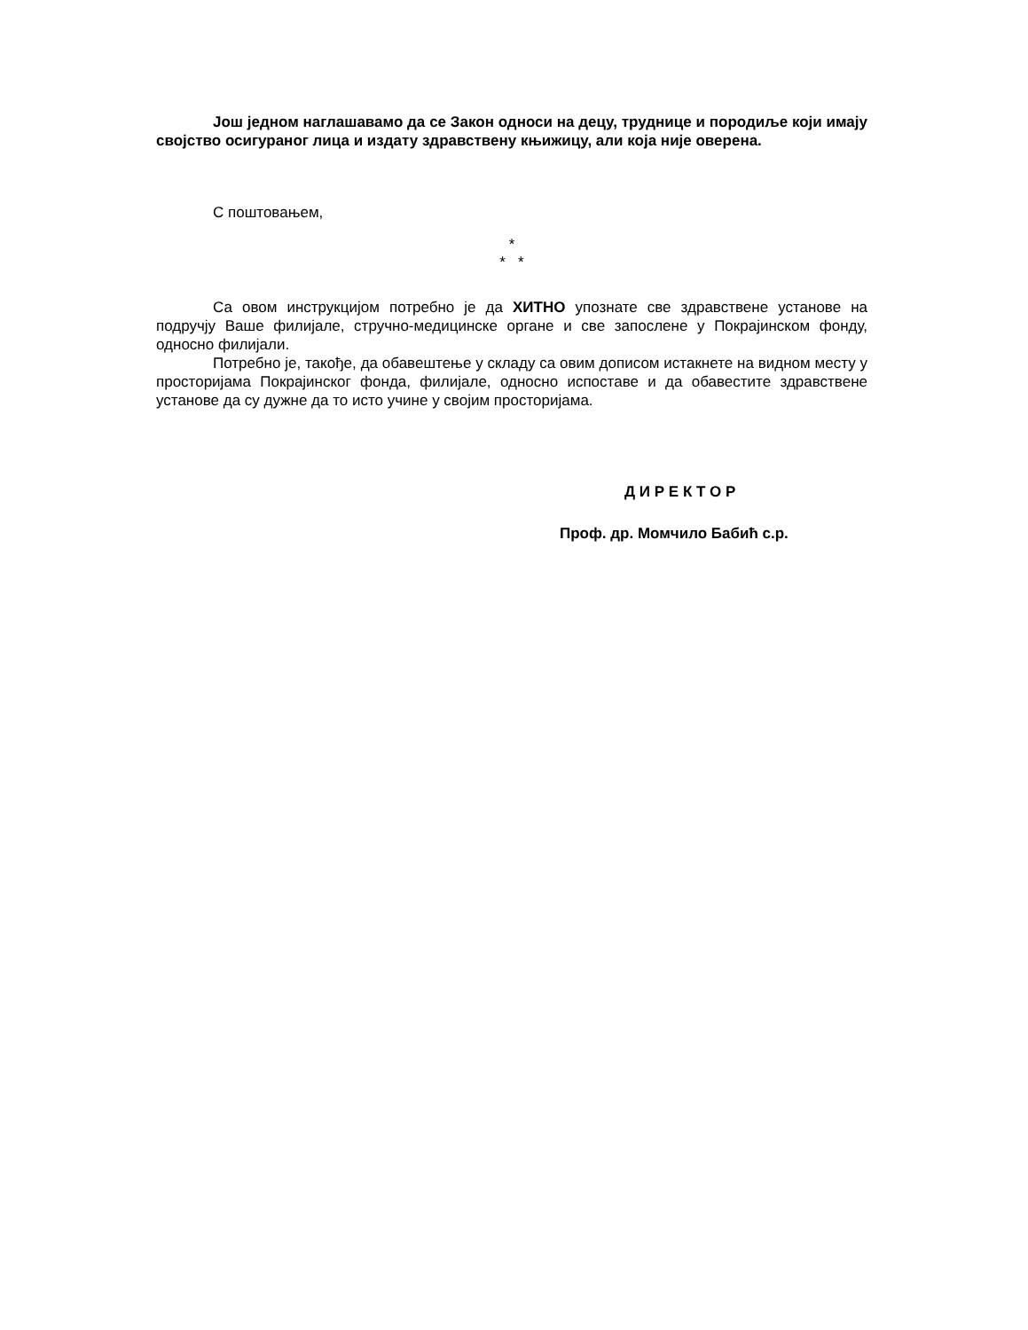Још једном наглашавамо да се Закон односи на децу, труднице и породиље који имају својство осигураног лица и издату здравствену књижицу, али која није оверена.
С поштовањем,
*
* *
Са овом инструкцијом потребно је да ХИТНО упознате све здравствене установе на подручју Ваше филијале, стручно-медицинске органе и све запослене у Покрајинском фонду, односно филијали.
Потребно је, такође, да обавештење у складу са овим дописом истакнете на видном месту у просторијама Покрајинског фонда, филијале, односно испоставе и да обавестите здравствене установе да су дужне да то исто учине у својим просторијама.
Д И Р Е К Т О Р
Проф. др. Момчило Бабић с.р.